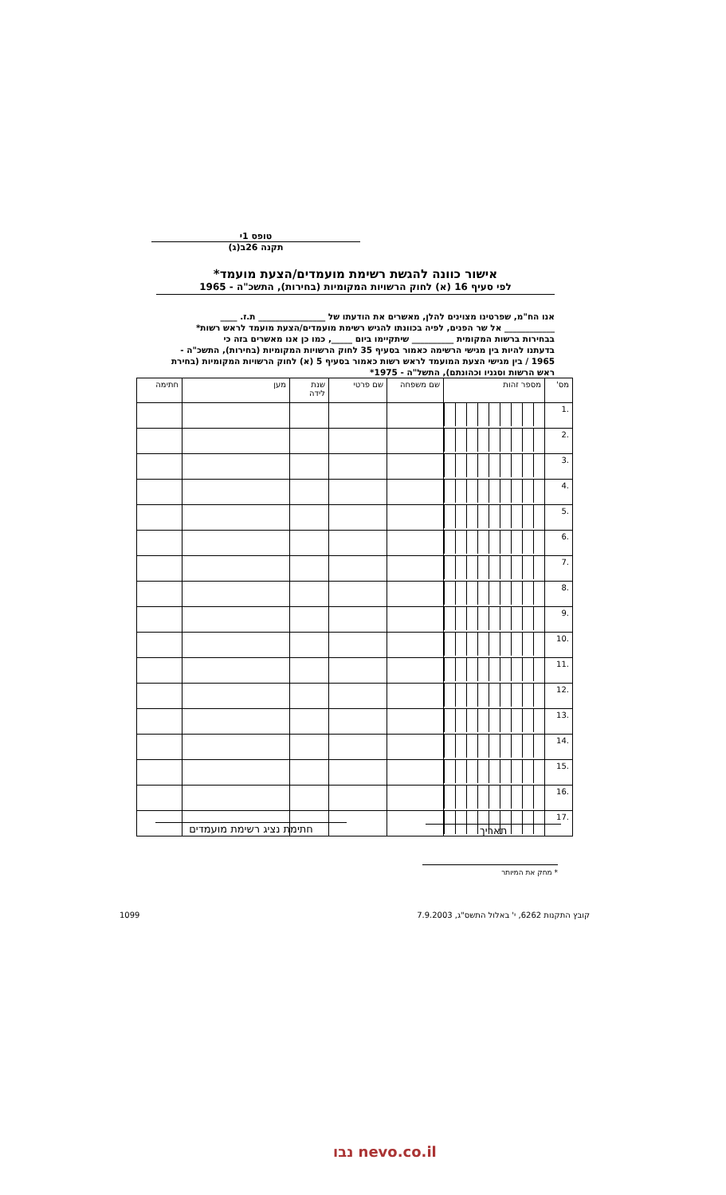טופס 1י
תקנה 26ב(ג)
אישור כוונה להגשת רשימת מועמדים/הצעת מועמד*
לפי סעיף 16 (א) לחוק הרשויות המקומיות (בחירות), התשכ"ה - 1965
אנו הח"מ, שפרטינו מצוינים להלן, מאשרים את הודעתו של ________________ ת.ז. ____
____________ אל שר הפנים, לפיה בכוונתו להגיש רשימת מועמדים/הצעת מועמד לראש רשות*
בבחירות ברשות המקומית __________ שיתקיימו ביום _____, כמו כן אנו מאשרים בזה כי
בדעתנו להיות בין מגישי הרשימה כאמור בסעיף 35 לחוק הרשויות המקומיות (בחירות), התשכ"ה -
1965 / בין מגישי הצעת המועמד לראש רשות כאמור בסעיף 5 (א) לחוק הרשויות המקומיות (בחירת
ראש הרשות וסגניו וכהונתם), התשל"ה - 1975*
| מס' | מספר זהות | שם משפחה | שם פרטי | שנת לידה | מען | חתימה |
| --- | --- | --- | --- | --- | --- | --- |
| .1 | | | | | | |
| .2 | | | | | | |
| .3 | | | | | | |
| .4 | | | | | | |
| .5 | | | | | | |
| .6 | | | | | | |
| .7 | | | | | | |
| .8 | | | | | | |
| .9 | | | | | | |
| .10 | | | | | | |
| .11 | | | | | | |
| .12 | | | | | | |
| .13 | | | | | | |
| .14 | | | | | | |
| .15 | | | | | | |
| .16 | | | | | | |
| .17 | | | | | | |
תאריך
חתימת נציג רשימת מועמדים
* מחק את המיותר
קובץ התקנות 6262, י' באלול התשס"ג, 7.9.2003 1099
נבו nevo.co.il